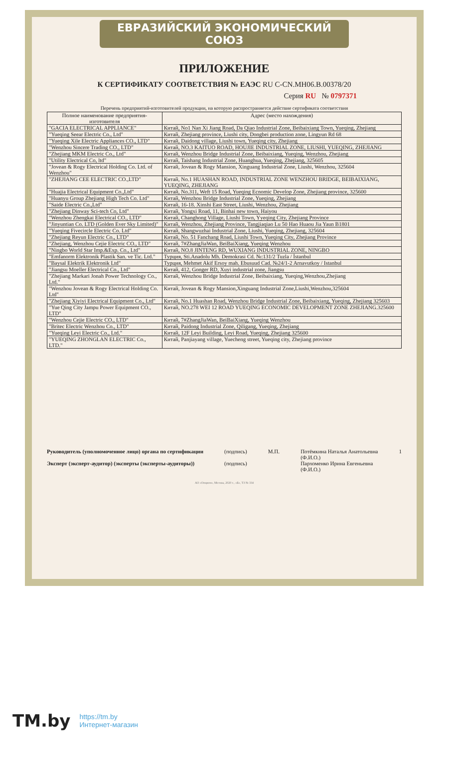ЕВРАЗИЙСКИЙ ЭКОНОМИЧЕСКИЙ СОЮЗ
ПРИЛОЖЕНИЕ
К СЕРТИФИКАТУ СООТВЕТСТВИЯ № ЕАЭС RU C-CN.МН06.В.00378/20
Серия RU № 0797371
Перечень предприятий-изготовителей продукции, на которую распространяется действие сертификата соответствия
| Полное наименование предприятия-изготовителя | Адрес (место нахождения) |
| --- | --- |
| "GACIA ELECTRICAL APPLIANCE" | Китай, No1 Nan Xi Jiang Road, Da Qiao Industrial Zone, Beibaixiang Town, Yueqing, Zhejiang |
| "Yueqing Seear Electric Co., Ltd" | Китай, Zhejiang province, Liushi city, Dongbei production zone, Lingyun Rd 68 |
| "Yueqing Xile Electric Appliances CO., LTD" | Китай, Daidong village, Liushi town, Yueqing city, Zhejiang |
| "Wenzhou Sincere Trading CO., LTD" | Китай, NO.3 KAITUO ROAD, HOUJIE INDUSTRIAL ZONE, LIUSHI, YUEQING, ZHEJIANG |
| "Zhejiang MKM Electric Co., Ltd" | Китай, Wenzhou Bridge Industrial Zone, Beibaixiang, Yueqing, Wenzhou, Zhejiang |
| "Utility Electrical Co, ltd" | Китай, Taishang Industrial Zone, Huanghua, Yueqing, Zhejiang, 325605 |
| "Jovean & Rogy Electrical Holding Co. Ltd. of Wenzhou" | Китай, Jovean & Rogy Mansion, Xinguang Industrial Zone, Liushi, Wenzhou, 325604 |
| "ZHEJIANG CEE ELECTRIC CO.,LTD" | Китай, No.1 HUASHAN ROAD, INDUSTRIAL ZONE WENZHOU BRIDGE, BEIBAIXIANG, YUEQING, ZHEJIANG |
| "Huajia Electrical Equipment Co.,Ltd" | Китай, No.311, Weft 15 Road, Yueqing Ecnomic Develop Zone, Zhejiang province, 325600 |
| "Huanyu Group Zhejiang High Tech Co. Ltd" | Китай, Wenzhou Bridge Industrial Zone, Yueqing, Zhejiang |
| "Saide Electric Co.,Ltd" | Китай, 16-18. Xinshi East Street, Liushi, Wenzhou, Zhejiang |
| "Zhejiang Dinway Sci-tech Co, Ltd" | Китай, Yongxi Road, 11, Binhai new town, Haiyou |
| "Wenzhou Zhengkai Electrical CO., LTD" | Китай, Changhong Village, Liushi Town, Yyeqing City, Zhejiang Province |
| "Jinyuntian Co. LTD (Golden Ever Sky Limited)" | Китай, Wenzhou, Zhejiang Province, Tangjiaqiao Lu 50 Hao Huaou Jia Yaun B1801 |
| "Yueqing Fivecircle Electric Co. Ltd" | Китай, Shangwuzhai Industrial Zone, Liushi, Yueqing, Zhejiang, 325604 |
| "Zhejiang Reyun Electric Co., LTD" | Китай, No. 51 Fanchang Road, Liushi Town, Yueqing City, Zhejiang Province |
| "Zhejiang, Wenzhou Cejie Electric CO., LTD" | Китай, 7#ZhangJiaWan, BeiBaiXiang, Yueqing Wenzhou |
| "Ningbo World Star Imp.&Exp. Co., Ltd" | Китай, NO.8 JINTENG RD, WUXIANG INDUSTRIAL ZONE, NINGBO |
| "Emfanorm Elektronik Plastik San. ve Tic. Ltd." | Турция, Sti.Anadolu Mh. Demokrasi Cd. №:131/2 Tuzla / İstanbul |
| "Baysal Elektrik Elektronik Ltd" | Турция, Mehmet Akif Ersoy mah. Ebusuud Cad. №24/1-2 Arnavutkoy / Istanbul |
| "Jiangsu Moeller Electrical Co., Ltd" | Китай, 412, Gonger RD, Xuyi industrial zone, Jiangsu |
| "Zhejiang Markari Jonah Power Technology Co., Ltd." | Китай, Wenzhou Bridge Industrial Zone, Beibaixiang, Yueqing,Wenzhou,Zhejiang |
| "Wenzhou Jovean & Rogy Electrical Holding Co. Ltd" | Китай, Jovean & Rogy Mansion,Xinguang Industrial Zone,Liushi,Wenzhou,325604 |
| "Zhejiang Xiyiyi Electrical Equipment Co., Ltd" | Китай, No.1 Huashan Road, Wenzhou Bridge Industrial Zone, Beibaixiang, Yueqing, Zhejiang 325603 |
| "Yue Qing City Jampu Power Equipment CO., LTD" | Китай, NO.278 WEI 12 ROAD YUEQING ECONOMIC DEVELOPMENT ZONE ZHEJIANG.325600 |
| "Wenzhou Cejie Electric CO., LTD" | Китай, 7#ZhangJiaWan, BeiBaiXiang, Yueqing Wenzhou |
| "Britec Electric Wenzhou Co., LTD" | Китай, Paidong Industrial Zone, Qiligang, Yueqing, Zhejiang |
| "Yueqing Leyi Electric Co., Ltd." | Китай, 12F Leyi Building, Leyi Road, Yueqing, Zhejiang 325600 |
| "YUEQING ZHONGLAN ELECTRIC Co., LTD." | Китай, Panjiayang village, Yuecheng street, Yueqing city, Zhejiang province |
Руководитель (уполномоченное лицо) органа по сертификации
Эксперт (эксперт-аудитор) (эксперты (эксперты-аудиторы))
(подпись)
(подпись)
М.П. Потёмкина Наталья Анатольевна
(Ф.И.О.)
Пархоменко Ирина Евгеньевна
(Ф.И.О.)
1
АО «Опцион», Москва, 2020 г., «Б», ТЗ № 334
TM.by
https://tm.by
Интернет-магазин